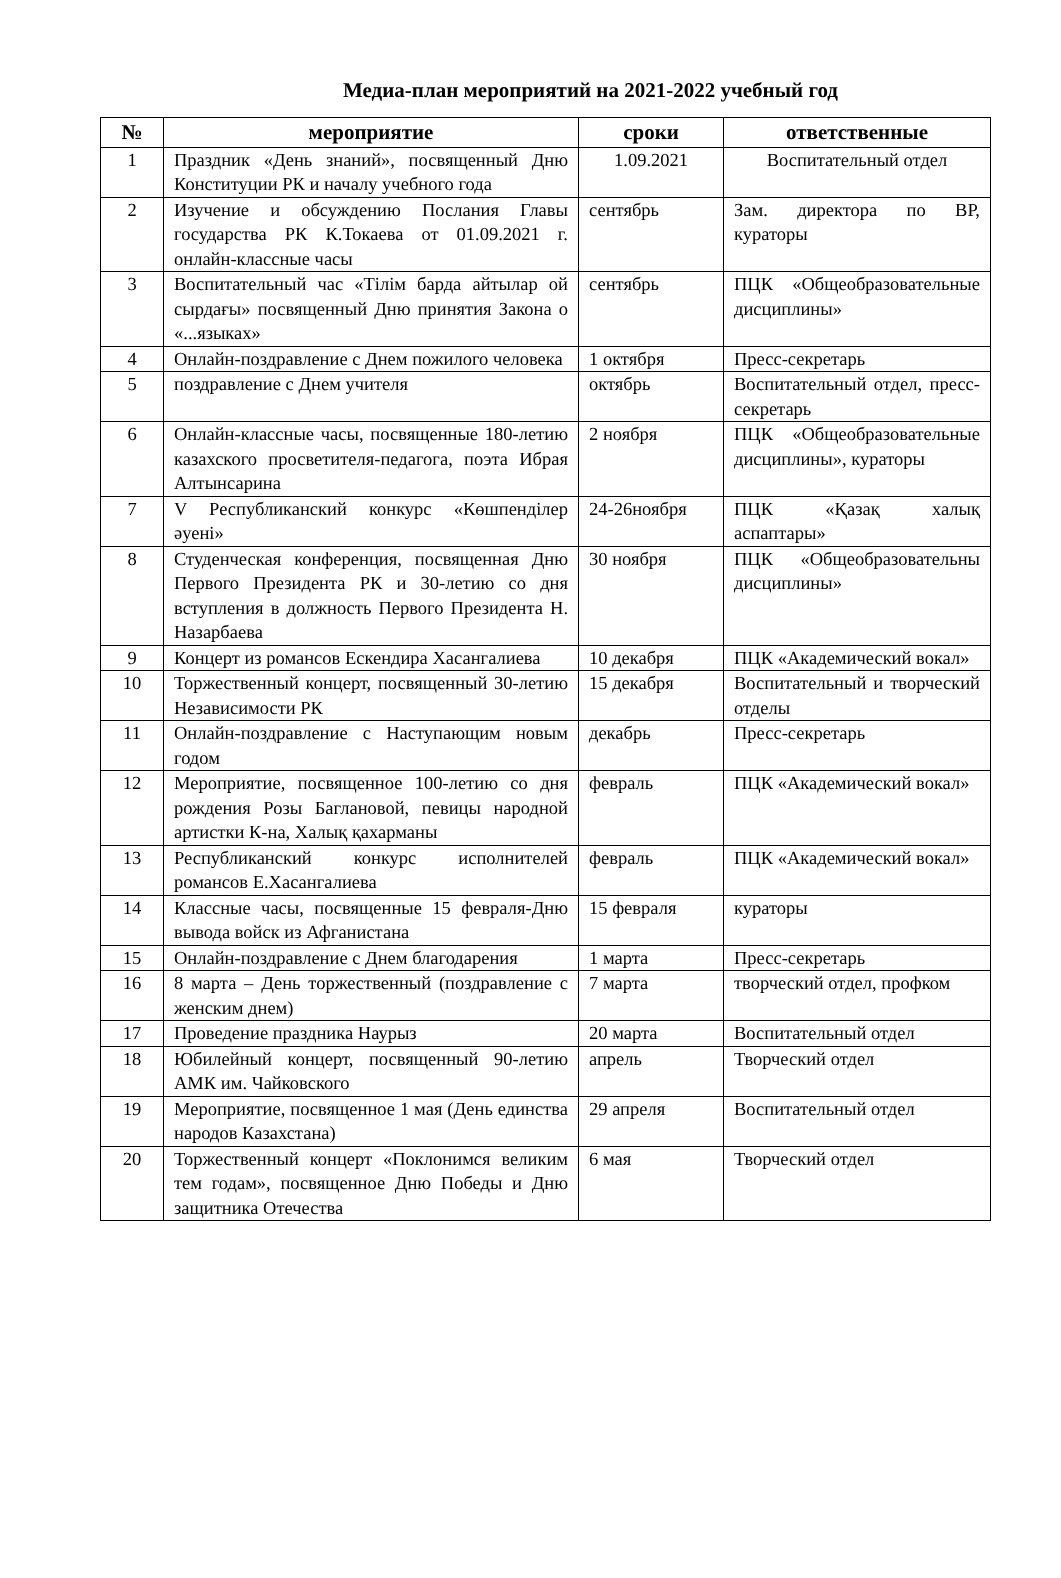Медиа-план мероприятий на 2021-2022 учебный год
| № | мероприятие | сроки | ответственные |
| --- | --- | --- | --- |
| 1 | Праздник «День знаний», посвященный Дню Конституции РК и началу учебного года | 1.09.2021 | Воспитательный отдел |
| 2 | Изучение и обсуждению Послания Главы государства РК К.Токаева от 01.09.2021 г. онлайн-классные часы | сентябрь | Зам. директора по ВР, кураторы |
| 3 | Воспитательный час «Тілім барда айтылар ой сырдағы» посвященный Дню принятия Закона о «...языках» | сентябрь | ПЦК «Общеобразовательные дисциплины» |
| 4 | Онлайн-поздравление с Днем пожилого человека | 1 октября | Пресс-секретарь |
| 5 | поздравление с Днем учителя | октябрь | Воспитательный отдел, пресс-секретарь |
| 6 | Онлайн-классные часы, посвященные 180-летию казахского просветителя-педагога, поэта Ибрая Алтынсарина | 2 ноября | ПЦК «Общеобразовательные дисциплины», кураторы |
| 7 | V Республиканский конкурс «Көшпенділер әуені» | 24-26ноября | ПЦК «Қазақ халық аспаптары» |
| 8 | Студенческая конференция, посвященная Дню Первого Президента РК и 30-летию со дня вступления в должность Первого Президента Н. Назарбаева | 30 ноября | ПЦК «Общеобразовательны дисциплины» |
| 9 | Концерт из романсов Ескендира Хасангалиева | 10 декабря | ПЦК «Академический вокал» |
| 10 | Торжественный концерт, посвященный 30-летию Независимости РК | 15 декабря | Воспитательный и творческий отделы |
| 11 | Онлайн-поздравление с Наступающим новым годом | декабрь | Пресс-секретарь |
| 12 | Мероприятие, посвященное 100-летию со дня рождения Розы Баглановой, певицы народной артистки К-на, Халық қахарманы | февраль | ПЦК «Академический вокал» |
| 13 | Республиканский конкурс исполнителей романсов Е.Хасангалиева | февраль | ПЦК «Академический вокал» |
| 14 | Классные часы, посвященные 15 февраля-Дню вывода войск из Афганистана | 15 февраля | кураторы |
| 15 | Онлайн-поздравление с Днем благодарения | 1 марта | Пресс-секретарь |
| 16 | 8 марта – День торжественный (поздравление с женским днем) | 7 марта | творческий отдел, профком |
| 17 | Проведение праздника Наурыз | 20 марта | Воспитательный отдел |
| 18 | Юбилейный концерт, посвященный 90-летию АМК им. Чайковского | апрель | Творческий отдел |
| 19 | Мероприятие, посвященное 1 мая (День единства народов Казахстана) | 29 апреля | Воспитательный отдел |
| 20 | Торжественный концерт «Поклонимся великим тем годам», посвященное Дню Победы и Дню защитника Отечества | 6 мая | Творческий отдел |